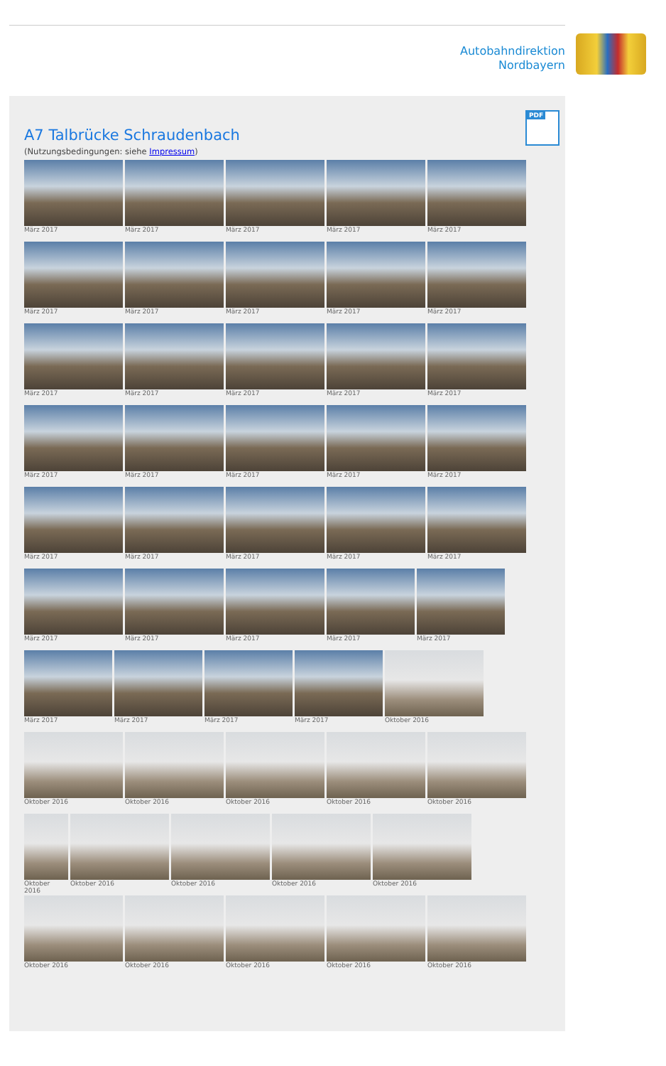Autobahndirektion
Nordbayern
PDF
A7 Talbrücke Schraudenbach
(Nutzungsbedingungen: siehe Impressum)
März 2017 März 2017 März 2017 März 2017 März 2017
März 2017 März 2017 März 2017 März 2017 März 2017
März 2017 März 2017 März 2017 März 2017 März 2017
März 2017 März 2017 März 2017 März 2017 März 2017
März 2017 März 2017 März 2017 März 2017 März 2017
März 2017 März 2017 März 2017 März 2017 März 2017
März 2017 März 2017 März 2017 März 2017 Oktober 2016
Oktober 2016 Oktober 2016 Oktober 2016 Oktober 2016 Oktober 2016
Oktober 2016
Oktober 2016 Oktober 2016 Oktober 2016 Oktober 2016
Oktober 2016 Oktober 2016 Oktober 2016 Oktober 2016 Oktober 2016